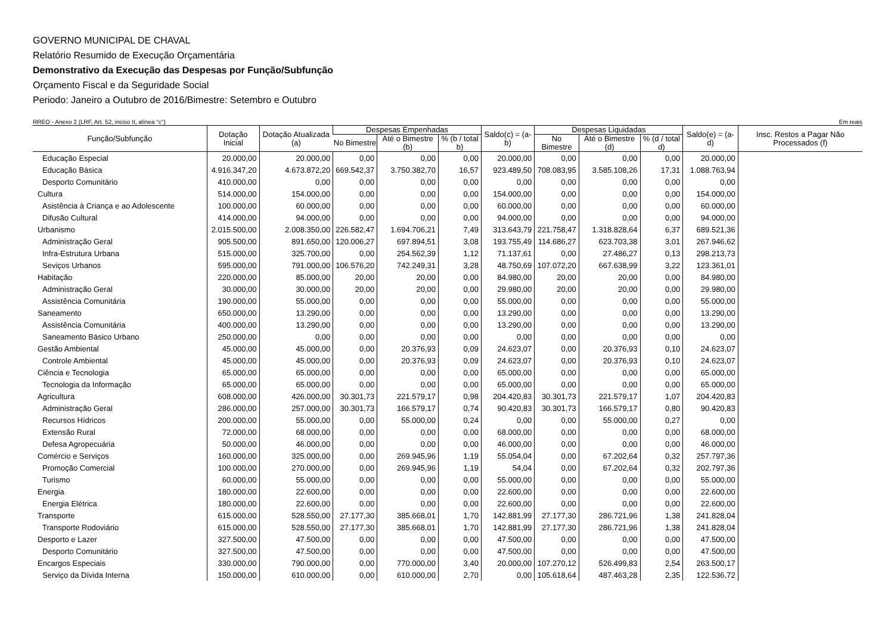GOVERNO MUNICIPAL DE CHAVAL
Relatório Resumido de Execução Orçamentária
Demonstrativo da Execução das Despesas por Função/Subfunção
Orçamento Fiscal e da Seguridade Social
Periodo: Janeiro a Outubro de 2016/Bimestre: Setembro e Outubro
RREO - Anexo 2 (LRF, Art. 52, inciso II, alínea "c") Em reais
| Função/Subfunção | Dotação Inicial | Dotação Atualizada (a) | Despesas Empenhadas | | | Saldo(c) = (a-b) | Despesas Liquidadas | | | Saldo(e) = (a-d) | Insc. Restos a Pagar Não Processados (f) |
| --- | --- | --- | --- | --- | --- | --- | --- | --- | --- | --- | --- |
| | | | No Bimestre | Até o Bimestre (b) | % (b / total b) | | No Bimestre | Até o Bimestre (d) | % (d / total d) | | |
| Educação Especial | 20.000,00 | 20.000,00 | 0,00 | 0,00 | 0,00 | 20.000,00 | 0,00 | 0,00 | 0,00 | 20.000,00 | |
| Educação Básica | 4.916.347,20 | 4.673.872,20 | 669.542,37 | 3.750.382,70 | 16,57 | 923.489,50 | 708.083,95 | 3.585.108,26 | 17,31 | 1.088.763,94 | |
| Desporto Comunitário | 410.000,00 | 0,00 | 0,00 | 0,00 | 0,00 | 0,00 | 0,00 | 0,00 | 0,00 | 0,00 | |
| Cultura | 514.000,00 | 154.000,00 | 0,00 | 0,00 | 0,00 | 154.000,00 | 0,00 | 0,00 | 0,00 | 154.000,00 | |
| Asistência à Criança e ao Adolescente | 100.000,00 | 60.000,00 | 0,00 | 0,00 | 0,00 | 60.000,00 | 0,00 | 0,00 | 0,00 | 60.000,00 | |
| Difusão Cultural | 414.000,00 | 94.000,00 | 0,00 | 0,00 | 0,00 | 94.000,00 | 0,00 | 0,00 | 0,00 | 94.000,00 | |
| Urbanismo | 2.015.500,00 | 2.008.350,00 | 226.582,47 | 1.694.706,21 | 7,49 | 313.643,79 | 221.758,47 | 1.318.828,64 | 6,37 | 689.521,36 | |
| Administração Geral | 905.500,00 | 891.650,00 | 120.006,27 | 697.894,51 | 3,08 | 193.755,49 | 114.686,27 | 623.703,38 | 3,01 | 267.946,62 | |
| Infra-Estrutura Urbana | 515.000,00 | 325.700,00 | 0,00 | 254.562,39 | 1,12 | 71.137,61 | 0,00 | 27.486,27 | 0,13 | 298.213,73 | |
| Seviços Urbanos | 595.000,00 | 791.000,00 | 106.576,20 | 742.249,31 | 3,28 | 48.750,69 | 107.072,20 | 667.638,99 | 3,22 | 123.361,01 | |
| Habitação | 220.000,00 | 85.000,00 | 20,00 | 20,00 | 0,00 | 84.980,00 | 20,00 | 20,00 | 0,00 | 84.980,00 | |
| Administração Geral | 30.000,00 | 30.000,00 | 20,00 | 20,00 | 0,00 | 29.980,00 | 20,00 | 20,00 | 0,00 | 29.980,00 | |
| Assistência Comunitária | 190.000,00 | 55.000,00 | 0,00 | 0,00 | 0,00 | 55.000,00 | 0,00 | 0,00 | 0,00 | 55.000,00 | |
| Saneamento | 650.000,00 | 13.290,00 | 0,00 | 0,00 | 0,00 | 13.290,00 | 0,00 | 0,00 | 0,00 | 13.290,00 | |
| Assistência Comunitária | 400.000,00 | 13.290,00 | 0,00 | 0,00 | 0,00 | 13.290,00 | 0,00 | 0,00 | 0,00 | 13.290,00 | |
| Saneamento Básico Urbano | 250.000,00 | 0,00 | 0,00 | 0,00 | 0,00 | 0,00 | 0,00 | 0,00 | 0,00 | 0,00 | |
| Gestão Ambiental | 45.000,00 | 45.000,00 | 0,00 | 20.376,93 | 0,09 | 24.623,07 | 0,00 | 20.376,93 | 0,10 | 24.623,07 | |
| Controle Ambiental | 45.000,00 | 45.000,00 | 0,00 | 20.376,93 | 0,09 | 24.623,07 | 0,00 | 20.376,93 | 0,10 | 24.623,07 | |
| Ciência e Tecnologia | 65.000,00 | 65.000,00 | 0,00 | 0,00 | 0,00 | 65.000,00 | 0,00 | 0,00 | 0,00 | 65.000,00 | |
| Tecnologia da Informação | 65.000,00 | 65.000,00 | 0,00 | 0,00 | 0,00 | 65.000,00 | 0,00 | 0,00 | 0,00 | 65.000,00 | |
| Agricultura | 608.000,00 | 426.000,00 | 30.301,73 | 221.579,17 | 0,98 | 204.420,83 | 30.301,73 | 221.579,17 | 1,07 | 204.420,83 | |
| Administração Geral | 286.000,00 | 257.000,00 | 30.301,73 | 166.579,17 | 0,74 | 90.420,83 | 30.301,73 | 166.579,17 | 0,80 | 90.420,83 | |
| Recursos Hídricos | 200.000,00 | 55.000,00 | 0,00 | 55.000,00 | 0,24 | 0,00 | 0,00 | 55.000,00 | 0,27 | 0,00 | |
| Extensão Rural | 72.000,00 | 68.000,00 | 0,00 | 0,00 | 0,00 | 68.000,00 | 0,00 | 0,00 | 0,00 | 68.000,00 | |
| Defesa Agropecuária | 50.000,00 | 46.000,00 | 0,00 | 0,00 | 0,00 | 46.000,00 | 0,00 | 0,00 | 0,00 | 46.000,00 | |
| Comércio e Serviços | 160.000,00 | 325.000,00 | 0,00 | 269.945,96 | 1,19 | 55.054,04 | 0,00 | 67.202,64 | 0,32 | 257.797,36 | |
| Promoção Comercial | 100.000,00 | 270.000,00 | 0,00 | 269.945,96 | 1,19 | 54,04 | 0,00 | 67.202,64 | 0,32 | 202.797,36 | |
| Turismo | 60.000,00 | 55.000,00 | 0,00 | 0,00 | 0,00 | 55.000,00 | 0,00 | 0,00 | 0,00 | 55.000,00 | |
| Energia | 180.000,00 | 22.600,00 | 0,00 | 0,00 | 0,00 | 22.600,00 | 0,00 | 0,00 | 0,00 | 22.600,00 | |
| Energia Elétrica | 180.000,00 | 22.600,00 | 0,00 | 0,00 | 0,00 | 22.600,00 | 0,00 | 0,00 | 0,00 | 22.600,00 | |
| Transporte | 615.000,00 | 528.550,00 | 27.177,30 | 385.668,01 | 1,70 | 142.881,99 | 27.177,30 | 286.721,96 | 1,38 | 241.828,04 | |
| Transporte Rodoviário | 615.000,00 | 528.550,00 | 27.177,30 | 385.668,01 | 1,70 | 142.881,99 | 27.177,30 | 286.721,96 | 1,38 | 241.828,04 | |
| Desporto e Lazer | 327.500,00 | 47.500,00 | 0,00 | 0,00 | 0,00 | 47.500,00 | 0,00 | 0,00 | 0,00 | 47.500,00 | |
| Desporto Comunitário | 327.500,00 | 47.500,00 | 0,00 | 0,00 | 0,00 | 47.500,00 | 0,00 | 0,00 | 0,00 | 47.500,00 | |
| Encargos Especiais | 330.000,00 | 790.000,00 | 0,00 | 770.000,00 | 3,40 | 20.000,00 | 107.270,12 | 526.499,83 | 2,54 | 263.500,17 | |
| Serviço da Dívida Interna | 150.000,00 | 610.000,00 | 0,00 | 610.000,00 | 2,70 | 0,00 | 105.618,64 | 487.463,28 | 2,35 | 122.536,72 | |